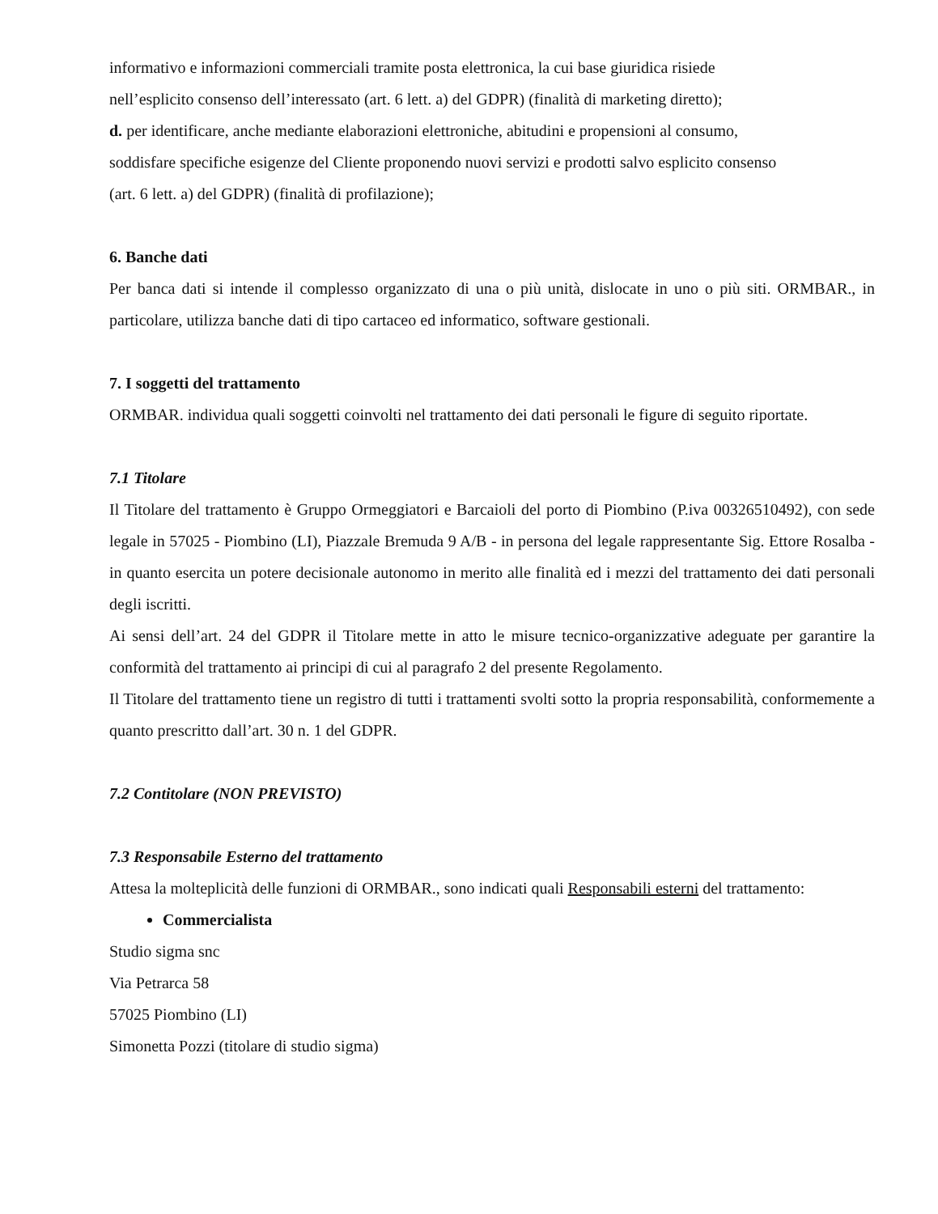informativo e informazioni commerciali tramite posta elettronica, la cui base giuridica risiede
nell’esplicito consenso dell’interessato (art. 6 lett. a) del GDPR) (finalità di marketing diretto);
d. per identificare, anche mediante elaborazioni elettroniche, abitudini e propensioni al consumo,
soddisfare specifiche esigenze del Cliente proponendo nuovi servizi e prodotti salvo esplicito consenso
(art. 6 lett. a) del GDPR) (finalità di profilazione);
6. Banche dati
Per banca dati si intende il complesso organizzato di una o più unità, dislocate in uno o più siti. ORMBAR., in particolare, utilizza banche dati di tipo cartaceo ed informatico, software gestionali.
7. I soggetti del trattamento
ORMBAR. individua quali soggetti coinvolti nel trattamento dei dati personali le figure di seguito riportate.
7.1 Titolare
Il Titolare del trattamento è Gruppo Ormeggiatori e Barcaioli del porto di Piombino (P.iva 00326510492), con sede legale in 57025 - Piombino (LI), Piazzale Bremuda 9 A/B - in persona del legale rappresentante Sig. Ettore Rosalba - in quanto esercita un potere decisionale autonomo in merito alle finalità ed i mezzi del trattamento dei dati personali degli iscritti.
Ai sensi dell’art. 24 del GDPR il Titolare mette in atto le misure tecnico-organizzative adeguate per garantire la conformità del trattamento ai principi di cui al paragrafo 2 del presente Regolamento.
Il Titolare del trattamento tiene un registro di tutti i trattamenti svolti sotto la propria responsabilità, conformemente a quanto prescritto dall’art. 30 n. 1 del GDPR.
7.2 Contitolare (NON PREVISTO)
7.3 Responsabile Esterno del trattamento
Attesa la molteplicità delle funzioni di ORMBAR., sono indicati quali Responsabili esterni del trattamento:
Commercialista
Studio sigma snc
Via Petrarca 58
57025 Piombino (LI)
Simonetta Pozzi (titolare di studio sigma)